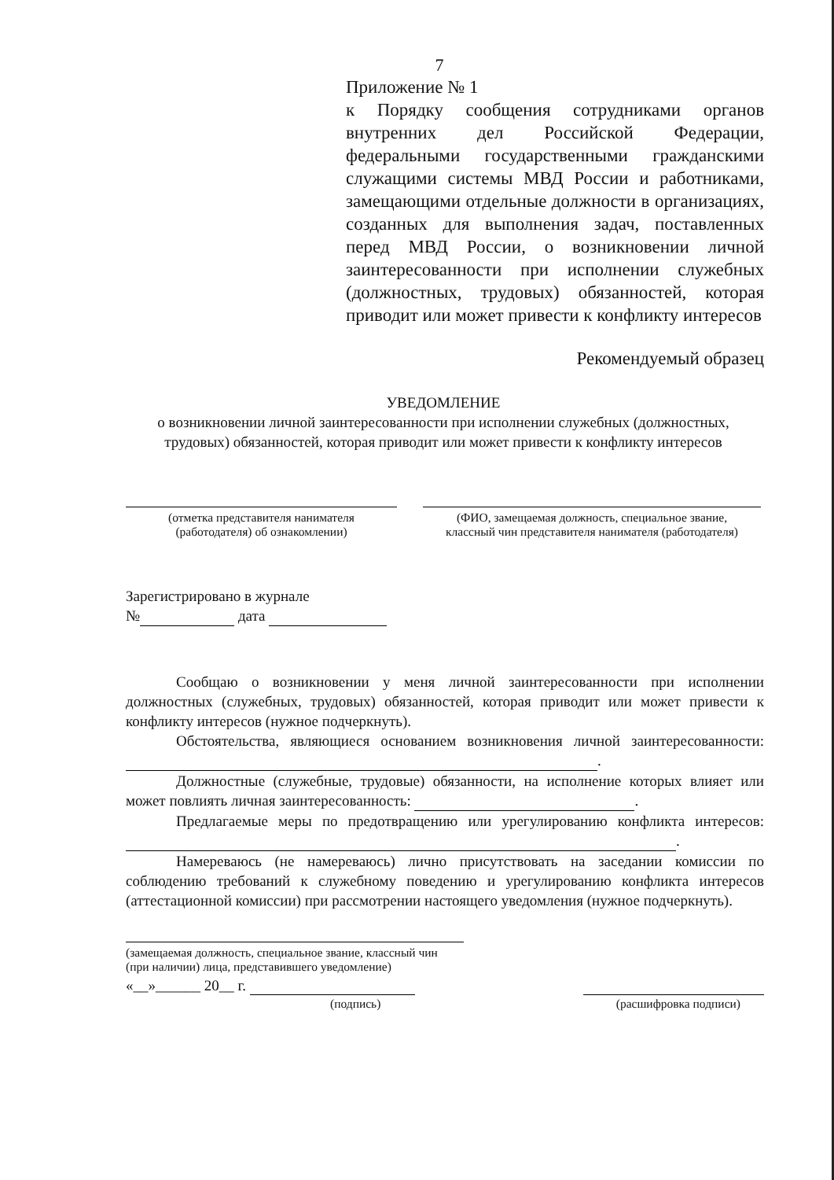7
Приложение № 1
к Порядку сообщения сотрудниками органов внутренних дел Российской Федерации, федеральными государственными гражданскими служащими системы МВД России и работниками, замещающими отдельные должности в организациях, созданных для выполнения задач, поставленных перед МВД России, о возникновении личной заинтересованности при исполнении служебных (должностных, трудовых) обязанностей, которая приводит или может привести к конфликту интересов
Рекомендуемый образец
УВЕДОМЛЕНИЕ
о возникновении личной заинтересованности при исполнении служебных (должностных, трудовых) обязанностей, которая приводит или может привести к конфликту интересов
(отметка представителя нанимателя
(работодателя) об ознакомлении)
(ФИО, замещаемая должность, специальное звание,
классный чин представителя нанимателя (работодателя)
Зарегистрировано в журнале
№ дата
Сообщаю о возникновении у меня личной заинтересованности при исполнении должностных (служебных, трудовых) обязанностей, которая приводит или может привести к конфликту интересов (нужное подчеркнуть).
Обстоятельства, являющиеся основанием возникновения личной заинтересованности: .
Должностные (служебные, трудовые) обязанности, на исполнение которых влияет или может повлиять личная заинтересованность: .
Предлагаемые меры по предотвращению или урегулированию конфликта интересов: .
Намереваюсь (не намереваюсь) лично присутствовать на заседании комиссии по соблюдению требований к служебному поведению и урегулированию конфликта интересов (аттестационной комиссии) при рассмотрении настоящего уведомления (нужное подчеркнуть).
(замещаемая должность, специальное звание, классный чин (при наличии) лица, представившего уведомление)
«__»______ 20__ г.
(подпись) (расшифровка подписи)